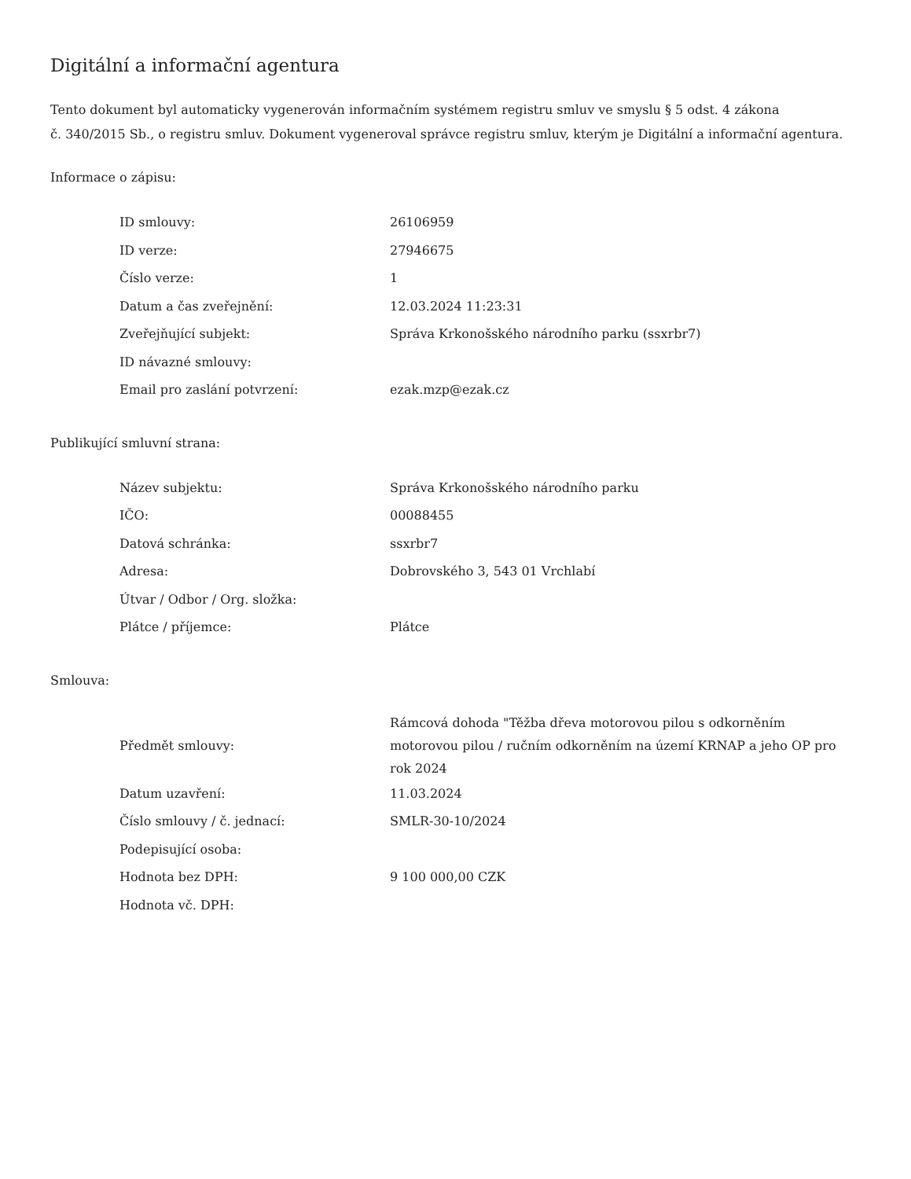Digitální a informační agentura
Tento dokument byl automaticky vygenerován informačním systémem registru smluv ve smyslu § 5 odst. 4 zákona
č. 340/2015 Sb., o registru smluv. Dokument vygeneroval správce registru smluv, kterým je Digitální a informační agentura.
Informace o zápisu:
| ID smlouvy: | 26106959 |
| ID verze: | 27946675 |
| Číslo verze: | 1 |
| Datum a čas zveřejnění: | 12.03.2024 11:23:31 |
| Zveřejňující subjekt: | Správa Krkonošského národního parku (ssxrbr7) |
| ID návazné smlouvy: | |
| Email pro zaslání potvrzení: | ezak.mzp@ezak.cz |
Publikující smluvní strana:
| Název subjektu: | Správa Krkonošského národního parku |
| IČO: | 00088455 |
| Datová schránka: | ssxrbr7 |
| Adresa: | Dobrovského 3, 543 01 Vrchlabí |
| Útvar / Odbor / Org. složka: | |
| Plátce / příjemce: | Plátce |
Smlouva:
| Předmět smlouvy: | Rámcová dohoda "Těžba dřeva motorovou pilou s odkorněním motorovou pilou / ručním odkorněním na území KRNAP a jeho OP pro rok 2024 |
| Datum uzavření: | 11.03.2024 |
| Číslo smlouvy / č. jednací: | SMLR-30-10/2024 |
| Podepisující osoba: | |
| Hodnota bez DPH: | 9 100 000,00 CZK |
| Hodnota vč. DPH: | |